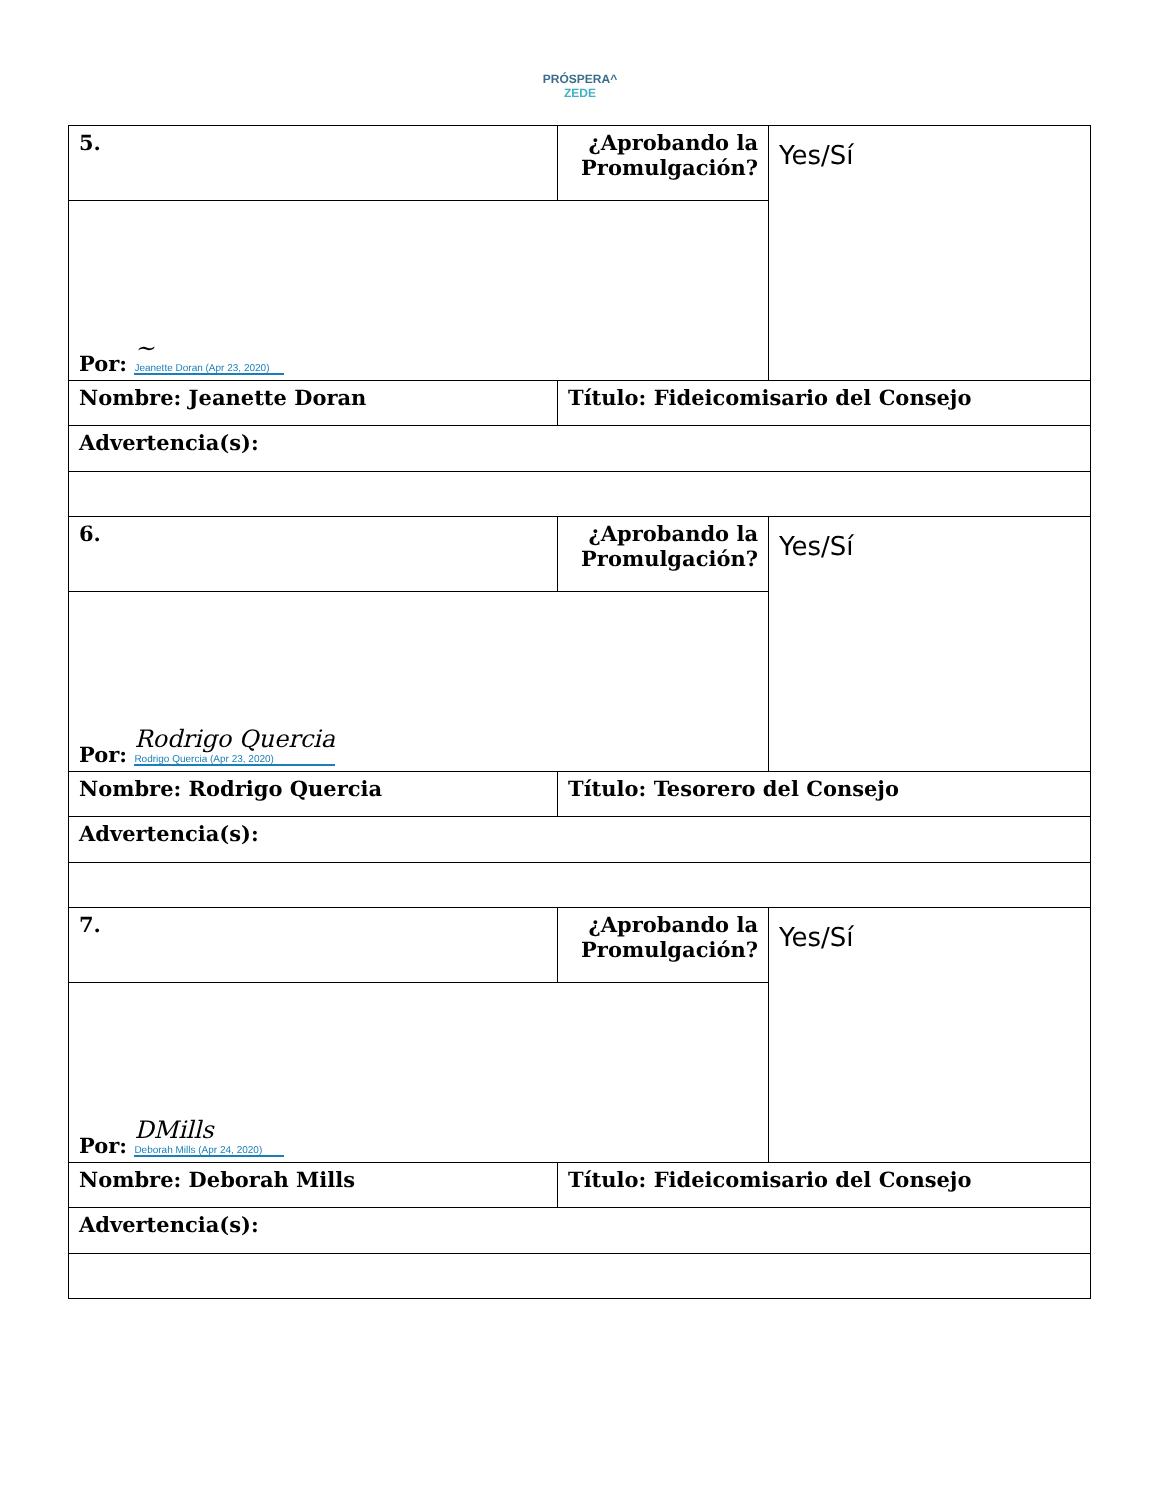PRÓSPERA^
ZEDE
| 5. | ¿Aprobando la Promulgación? | Yes/Sí |
| Por: ~ Jeanette Doran (Apr 23, 2020) | | |
| Nombre: Jeanette Doran | Título: Fideicomisario del Consejo | |
| Advertencia(s): | | |
| 6. | ¿Aprobando la Promulgación? | Yes/Sí |
| Por: Rodrigo Quercia Rodrigo Quercia (Apr 23, 2020) | | |
| Nombre: Rodrigo Quercia | Título: Tesorero del Consejo | |
| Advertencia(s): | | |
| 7. | ¿Aprobando la Promulgación? | Yes/Sí |
| Por: DMills Deborah Mills (Apr 24, 2020) | | |
| Nombre: Deborah Mills | Título: Fideicomisario del Consejo | |
| Advertencia(s): | | |